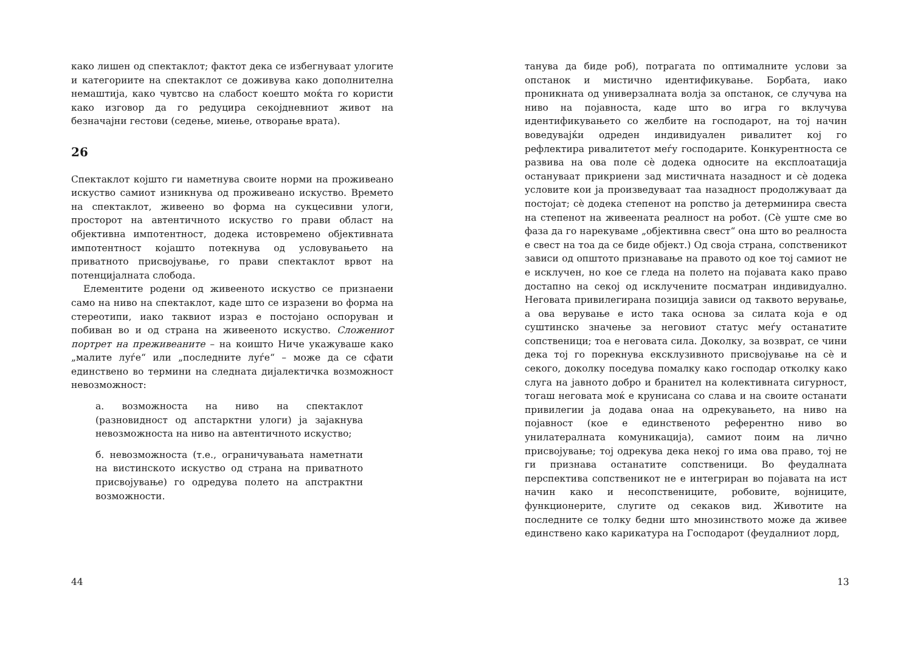како лишен од спектаклот; фактот дека се избегнуваат улогите и категориите на спектаклот се доживува како дополнителна немаштија, како чувтсво на слабост коешто моќта го користи како изговор да го редуцира секојдневниот живот на безначајни гестови (седење, миење, отворање врата).
26
Спектаклот којшто ги наметнува своите норми на проживеано искуство самиот изникнува од проживеано искуство. Времето на спектаклот, живеено во форма на сукцесивни улоги, просторот на автентичното искуство го прави област на објективна импотентност, додека истовремено објективната импотентност којашто потекнува од условувањето на приватното присвојување, го прави спектаклот врвот на потенцијалната слобода.
Елементите родени од живееното искуство се признаени само на ниво на спектаклот, каде што се изразени во форма на стереотипи, иако таквиот израз е постојано оспоруван и побиван во и од страна на живееното искуство. Сложениот портрет на преживеаните – на коишто Ниче укажуваше како „малите луѓе“ или „последните луѓе“ – може да се сфати единствено во термини на следната дијалектичка возможност невозможност:
а. возможноста на ниво на спектаклот (разновидност од апстарктни улоги) ја зајакнува невозможноста на ниво на автентичното искуство;
б. невозможноста (т.е., ограничувањата наметнати на вистинското искуство од страна на приватното присвојување) го одредува полето на апстрактни возможности.
44
танува да биде роб), потрагата по оптималните услови за опстанок и мистично идентификување. Борбата, иако проникната од универзалната волја за опстанок, се случува на ниво на појавноста, каде што во игра го вклучува идентификувањето со желбите на господарот, на тој начин воведувајќи одреден индивидуален ривалитет кој го рефлектира ривалитетот меѓу господарите. Конкурентноста се развива на ова поле сè додека односите на експлоатација остануваат прикриени зад мистичната назадност и сè додека условите кои ја произведуваат таа назадност продолжуваат да постојат; сè додека степенот на ропство ја детерминира свеста на степенот на живеената реалност на робот. (Сè уште сме во фаза да го нарекуваме „објективна свест“ она што во реалноста е свест на тоа да се биде објект.) Од своја страна, сопственикот зависи од општото признавање на правото од кое тој самиот не е исклучен, но кое се гледа на полето на појавата како право достапно на секој од исклучените посматран индивидуално. Неговата привилегирана позиција зависи од таквото верување, а ова верување е исто така основа за силата која е од суштинско значење за неговиот статус меѓу останатите сопственици; тоа е неговата сила. Доколку, за возврат, се чини дека тој го порекнува ексклузивното присвојување на сè и секого, доколку поседува помалку како господар отколку како слуга на јавното добро и бранител на колективната сигурност, тогаш неговата моќ е крунисана со слава и на своите останати привилегии ја додава онаа на одрекувањето, на ниво на појавност (кое е единственото референтно ниво во унилатералната комуникација), самиот поим на лично присвојување; тој одрекува дека некој го има ова право, тој не ги признава останатите сопственици. Во феудалната перспектива сопственикот не е интегриран во појавата на ист начин како и несопствениците, робовите, војниците, функционерите, слугите од секаков вид. Животите на последните се толку бедни што мнозинството може да живее единствено како карикатура на Господарот (феудалниот лорд,
13